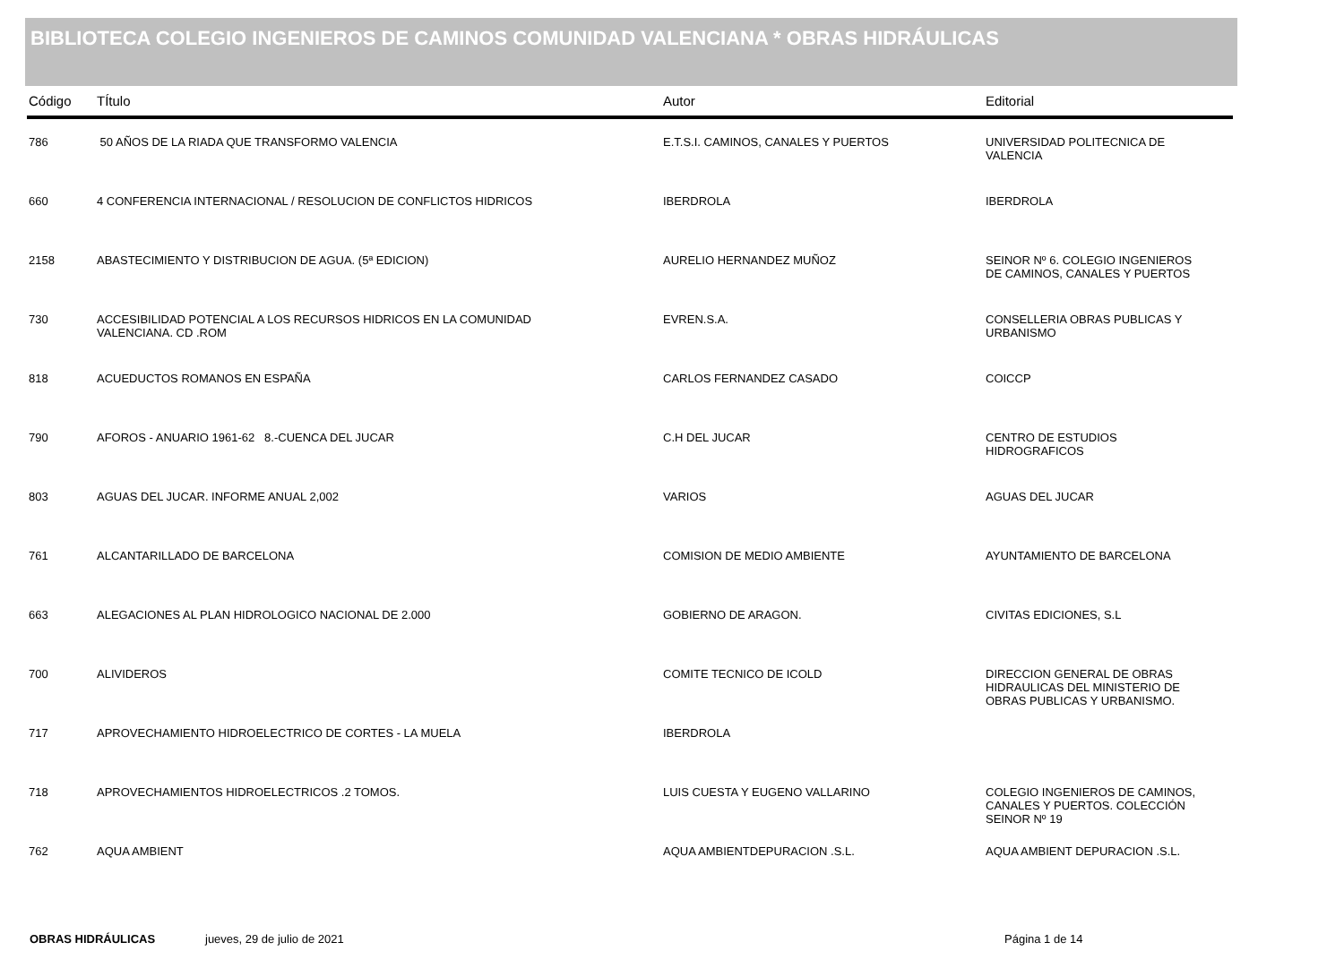BIBLIOTECA COLEGIO INGENIEROS DE CAMINOS COMUNIDAD VALENCIANA * OBRAS HIDRÁULICAS
| Código | TÍtulo | Autor | Editorial |
| --- | --- | --- | --- |
| 786 | 50 AÑOS DE LA RIADA QUE TRANSFORMO VALENCIA | E.T.S.I. CAMINOS, CANALES Y PUERTOS | UNIVERSIDAD POLITECNICA DE VALENCIA |
| 660 | 4 CONFERENCIA INTERNACIONAL / RESOLUCION DE CONFLICTOS HIDRICOS | IBERDROLA | IBERDROLA |
| 2158 | ABASTECIMIENTO Y DISTRIBUCION DE AGUA. (5ª EDICION) | AURELIO HERNANDEZ MUÑOZ | SEINOR Nº 6. COLEGIO INGENIEROS DE CAMINOS, CANALES Y PUERTOS |
| 730 | ACCESIBILIDAD POTENCIAL A LOS RECURSOS HIDRICOS EN LA COMUNIDAD VALENCIANA. CD .ROM | EVREN.S.A. | CONSELLERIA OBRAS PUBLICAS Y URBANISMO |
| 818 | ACUEDUCTOS ROMANOS EN ESPAÑA | CARLOS FERNANDEZ CASADO | COICCP |
| 790 | AFOROS - ANUARIO 1961-62 8.-CUENCA DEL JUCAR | C.H DEL JUCAR | CENTRO DE ESTUDIOS HIDROGRAFICOS |
| 803 | AGUAS DEL JUCAR. INFORME ANUAL 2,002 | VARIOS | AGUAS DEL JUCAR |
| 761 | ALCANTARILLADO DE BARCELONA | COMISION DE MEDIO AMBIENTE | AYUNTAMIENTO DE BARCELONA |
| 663 | ALEGACIONES AL PLAN HIDROLOGICO NACIONAL DE 2.000 | GOBIERNO DE ARAGON. | CIVITAS EDICIONES, S.L |
| 700 | ALIVIDEROS | COMITE TECNICO DE ICOLD | DIRECCION GENERAL DE OBRAS HIDRAULICAS DEL MINISTERIO DE OBRAS PUBLICAS Y URBANISMO. |
| 717 | APROVECHAMIENTO HIDROELECTRICO DE CORTES - LA MUELA | IBERDROLA | |
| 718 | APROVECHAMIENTOS HIDROELECTRICOS .2 TOMOS. | LUIS CUESTA Y EUGENO VALLARINO | COLEGIO INGENIEROS DE CAMINOS, CANALES Y PUERTOS. COLECCIÓN SEINOR Nº 19 |
| 762 | AQUA AMBIENT | AQUA AMBIENTDEPURACION .S.L. | AQUA AMBIENT DEPURACION .S.L. |
OBRAS HIDRÁULICAS jueves, 29 de julio de 2021 Página 1 de 14